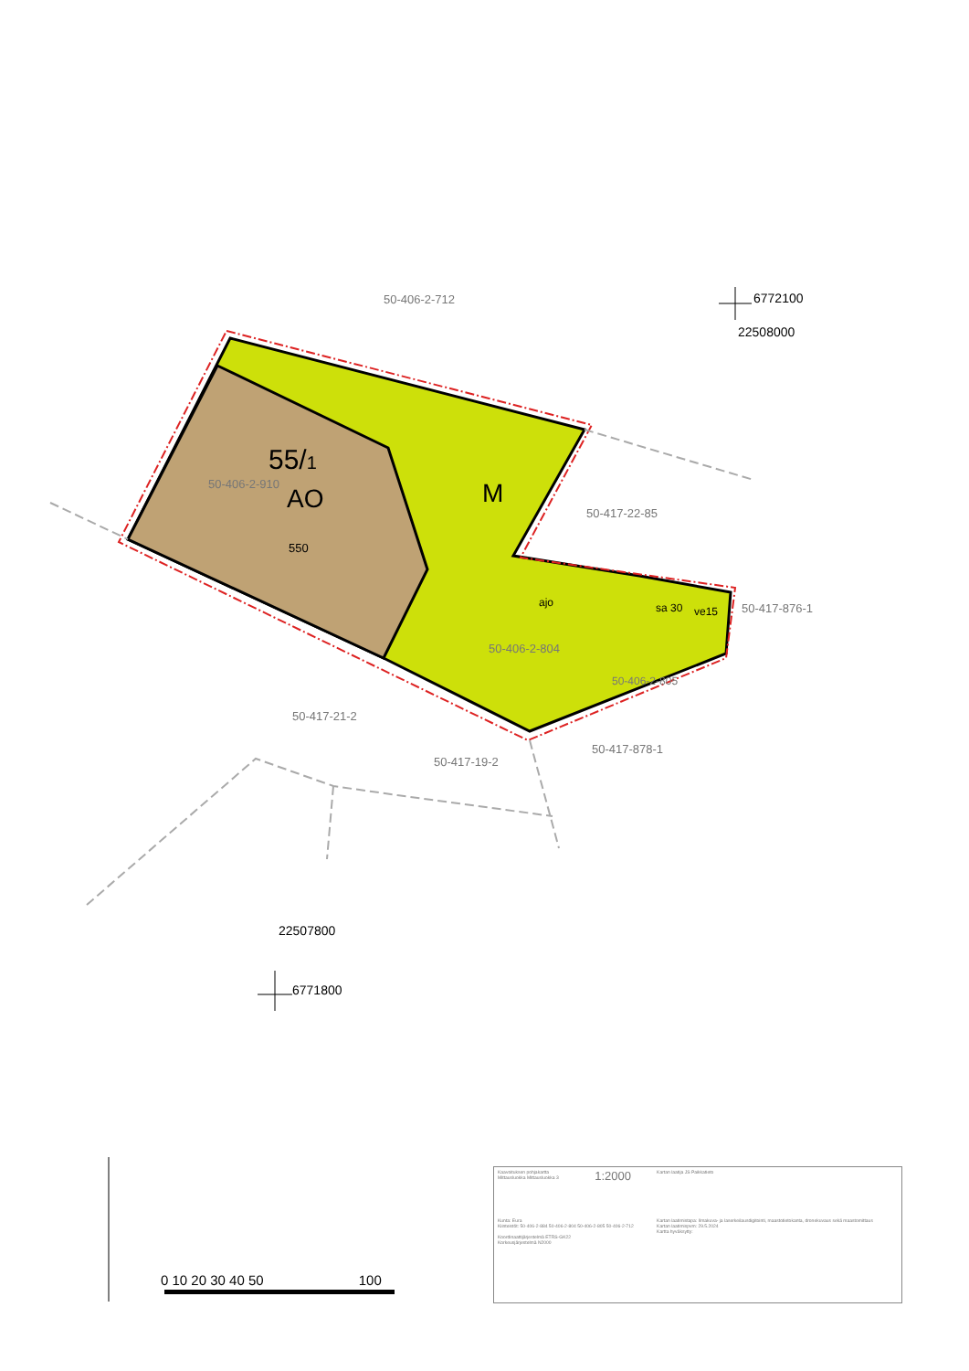50-406-2-712
55/1
50-406-2-910
AO
550
M
50-417-22-85
ajo sa 30 ve15 50-417-876-1
50-406-2-804
50-406-2-805
50-417-21-2
50-417-878-1
50-417-19-2
6772100
22508000
22507800
6771800
0 10 20 30 40 50 100
| Kaavoituksen pohjakartta Mittausluokka Mittausluokka 3 | 1:2000 | Kartan laatija JS Paikkatieto |
| Kunta: Eura Kiinteistöt: 50-406-2-884 50-406-2-804 50-406-2-805 50-406-2-712 Koordinaattijärjestelmä ETRS-GK22 Korkeusjärjestelmä N2000 | | Kartan laatimistapa: Ilmakuva- ja laserkeilausdigitointi, maastotietokanta, dronekuvaus sekä maastomittaus Kartan laatimispvm: 29.5.2024 Kartta hyväksytty: |